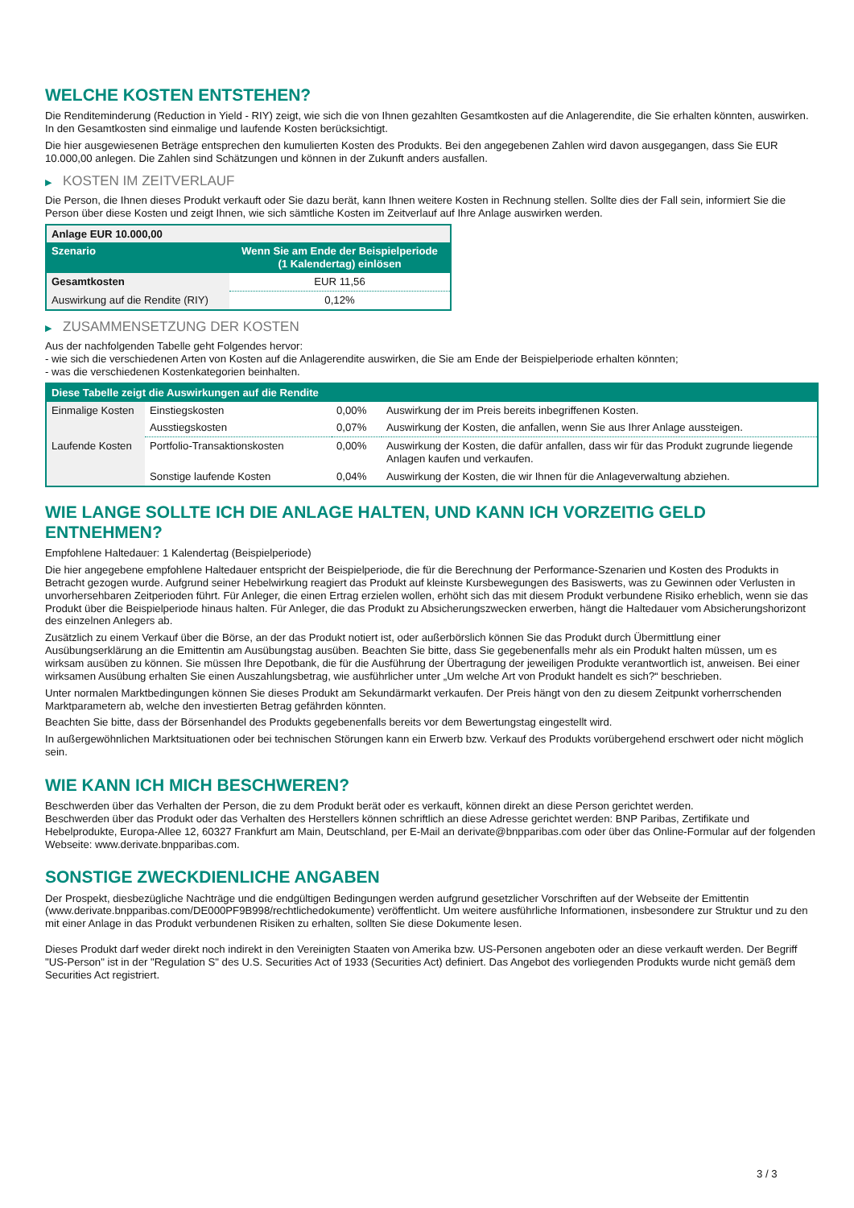WELCHE KOSTEN ENTSTEHEN?
Die Renditeminderung (Reduction in Yield - RIY) zeigt, wie sich die von Ihnen gezahlten Gesamtkosten auf die Anlagerendite, die Sie erhalten könnten, auswirken. In den Gesamtkosten sind einmalige und laufende Kosten berücksichtigt.
Die hier ausgewiesenen Beträge entsprechen den kumulierten Kosten des Produkts. Bei den angegebenen Zahlen wird davon ausgegangen, dass Sie EUR 10.000,00 anlegen. Die Zahlen sind Schätzungen und können in der Zukunft anders ausfallen.
▶ KOSTEN IM ZEITVERLAUF
Die Person, die Ihnen dieses Produkt verkauft oder Sie dazu berät, kann Ihnen weitere Kosten in Rechnung stellen. Sollte dies der Fall sein, informiert Sie die Person über diese Kosten und zeigt Ihnen, wie sich sämtliche Kosten im Zeitverlauf auf Ihre Anlage auswirken werden.
| Anlage EUR 10.000,00 | |
| --- | --- |
| Szenario | Wenn Sie am Ende der Beispielperiode (1 Kalendertag) einlösen |
| Gesamtkosten | EUR 11,56 |
| Auswirkung auf die Rendite (RIY) | 0,12% |
▶ ZUSAMMENSETZUNG DER KOSTEN
Aus der nachfolgenden Tabelle geht Folgendes hervor:
- wie sich die verschiedenen Arten von Kosten auf die Anlagerendite auswirken, die Sie am Ende der Beispielperiode erhalten könnten;
- was die verschiedenen Kostenkategorien beinhalten.
| Diese Tabelle zeigt die Auswirkungen auf die Rendite | | | |
| --- | --- | --- | --- |
| Einmalige Kosten | Einstiegskosten | 0,00% | Auswirkung der im Preis bereits inbegriffenen Kosten. |
| | Ausstiegskosten | 0,07% | Auswirkung der Kosten, die anfallen, wenn Sie aus Ihrer Anlage aussteigen. |
| Laufende Kosten | Portfolio-Transaktionskosten | 0,00% | Auswirkung der Kosten, die dafür anfallen, dass wir für das Produkt zugrunde liegende Anlagen kaufen und verkaufen. |
| | Sonstige laufende Kosten | 0,04% | Auswirkung der Kosten, die wir Ihnen für die Anlageverwaltung abziehen. |
WIE LANGE SOLLTE ICH DIE ANLAGE HALTEN, UND KANN ICH VORZEITIG GELD ENTNEHMEN?
Empfohlene Haltedauer: 1 Kalendertag (Beispielperiode)
Die hier angegebene empfohlene Haltedauer entspricht der Beispielperiode, die für die Berechnung der Performance-Szenarien und Kosten des Produkts in Betracht gezogen wurde. Aufgrund seiner Hebelwirkung reagiert das Produkt auf kleinste Kursbewegungen des Basiswerts, was zu Gewinnen oder Verlusten in unvorhersehbaren Zeitperioden führt. Für Anleger, die einen Ertrag erzielen wollen, erhöht sich das mit diesem Produkt verbundene Risiko erheblich, wenn sie das Produkt über die Beispielperiode hinaus halten. Für Anleger, die das Produkt zu Absicherungszwecken erwerben, hängt die Haltedauer vom Absicherungshorizont des einzelnen Anlegers ab.
Zusätzlich zu einem Verkauf über die Börse, an der das Produkt notiert ist, oder außerbörslich können Sie das Produkt durch Übermittlung einer Ausübungserklärung an die Emittentin am Ausübungstag ausüben. Beachten Sie bitte, dass Sie gegebenenfalls mehr als ein Produkt halten müssen, um es wirksam ausüben zu können. Sie müssen Ihre Depotbank, die für die Ausführung der Übertragung der jeweiligen Produkte verantwortlich ist, anweisen. Bei einer wirksamen Ausübung erhalten Sie einen Auszahlungsbetrag, wie ausführlicher unter „Um welche Art von Produkt handelt es sich?“ beschrieben.
Unter normalen Marktbedingungen können Sie dieses Produkt am Sekundärmarkt verkaufen. Der Preis hängt von den zu diesem Zeitpunkt vorherrschenden Marktparametern ab, welche den investierten Betrag gefährden könnten.
Beachten Sie bitte, dass der Börsenhandel des Produkts gegebenenfalls bereits vor dem Bewertungstag eingestellt wird.
In außergewöhnlichen Marktsituationen oder bei technischen Störungen kann ein Erwerb bzw. Verkauf des Produkts vorübergehend erschwert oder nicht möglich sein.
WIE KANN ICH MICH BESCHWEREN?
Beschwerden über das Verhalten der Person, die zu dem Produkt berät oder es verkauft, können direkt an diese Person gerichtet werden.
Beschwerden über das Produkt oder das Verhalten des Herstellers können schriftlich an diese Adresse gerichtet werden: BNP Paribas, Zertifikate und Hebelprodukte, Europa-Allee 12, 60327 Frankfurt am Main, Deutschland, per E-Mail an derivate@bnpparibas.com oder über das Online-Formular auf der folgenden Webseite: www.derivate.bnpparibas.com.
SONSTIGE ZWECKDIENLICHE ANGABEN
Der Prospekt, diesbezügliche Nachträge und die endgültigen Bedingungen werden aufgrund gesetzlicher Vorschriften auf der Webseite der Emittentin (www.derivate.bnpparibas.com/DE000PF9B998/rechtlichedokumente) veröffentlicht. Um weitere ausführliche Informationen, insbesondere zur Struktur und zu den mit einer Anlage in das Produkt verbundenen Risiken zu erhalten, sollten Sie diese Dokumente lesen.
Dieses Produkt darf weder direkt noch indirekt in den Vereinigten Staaten von Amerika bzw. US-Personen angeboten oder an diese verkauft werden. Der Begriff "US-Person" ist in der "Regulation S" des U.S. Securities Act of 1933 (Securities Act) definiert. Das Angebot des vorliegenden Produkts wurde nicht gemäß dem Securities Act registriert.
3 / 3